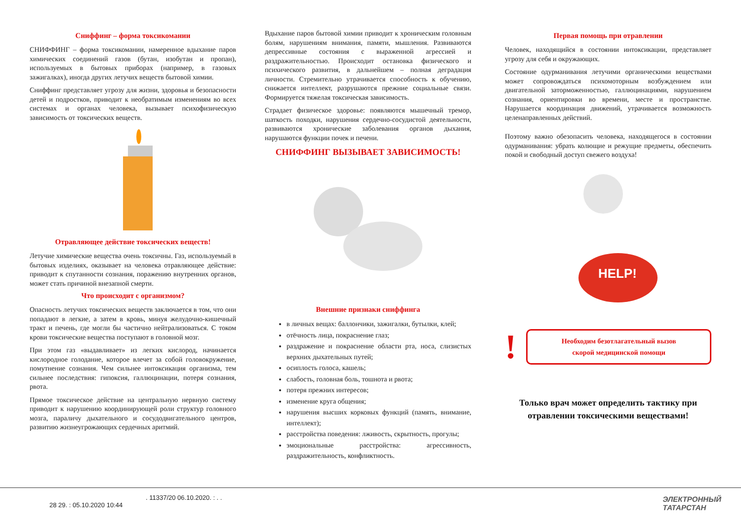Сниффинг – форма токсикомании
СНИФФИНГ – форма токсикомании, намеренное вдыхание паров химических соединений газов (бутан, изобутан и пропан), используемых в бытовых приборах (например, в газовых зажигалках), иногда других летучих веществ бытовой химии.
Сниффинг представляет угрозу для жизни, здоровья и безопасности детей и подростков, приводит к необратимым изменениям во всех системах и органах человека, вызывает психофизическую зависимость от токсических веществ.
Отравляющее действие токсических веществ!
Летучие химические вещества очень токсичны. Газ, используемый в бытовых изделиях, оказывает на человека отравляющее действие: приводит к спутанности сознания, поражению внутренних органов, может стать причиной внезапной смерти.
Что происходит с организмом?
Опасность летучих токсических веществ заключается в том, что они попадают в легкие, а затем в кровь, минуя желудочно-кишечный тракт и печень, где могли бы частично нейтрализоваться. С током крови токсические вещества поступают в головной мозг.
При этом газ «выдавливает» из легких кислород, начинается кислородное голодание, которое влечет за собой головокружение, помутнение сознания. Чем сильнее интоксикация организма, тем сильнее последствия: гипоксия, галлюцинации, потеря сознания, рвота.
Прямое токсическое действие на центральную нервную систему приводит к нарушению координирующей роли структур головного мозга, параличу дыхательного и сосудодвигательного центров, развитию жизнеугрожающих сердечных аритмий.
Вдыхание паров бытовой химии приводит к хроническим головным болям, нарушениям внимания, памяти, мышления. Развиваются депрессивные состояния с выраженной агрессией и раздражительностью. Происходит остановка физического и психического развития, в дальнейшем – полная деградация личности. Стремительно утрачивается способность к обучению, снижается интеллект, разрушаются прежние социальные связи. Формируется тяжелая токсическая зависимость.
Страдает физическое здоровье: появляются мышечный тремор, шаткость походки, нарушения сердечно-сосудистой деятельности, развиваются хронические заболевания органов дыхания, нарушаются функции почек и печени.
СНИФФИНГ ВЫЗЫВАЕТ ЗАВИСИМОСТЬ!
Внешние признаки сниффинга
в личных вещах: баллончики, зажигалки, бутылки, клей;
отёчность лица, покраснение глаз;
раздражение и покраснение области рта, носа, слизистых верхних дыхательных путей;
осиплость голоса, кашель;
слабость, головная боль, тошнота и рвота;
потеря прежних интересов;
изменение круга общения;
нарушения высших корковых функций (память, внимание, интеллект);
расстройства поведения: лживость, скрытность, прогулы;
эмоциональные расстройства: агрессивность, раздражительность, конфликтность.
Первая помощь при отравлении
Человек, находящийся в состоянии интоксикации, представляет угрозу для себя и окружающих.
Состояние одурманивания летучими органическими веществами может сопровождаться психомоторным возбуждением или двигательной заторможенностью, галлюцинациями, нарушением сознания, ориентировки во времени, месте и пространстве. Нарушается координация движений, утрачивается возможность целенаправленных действий.
Поэтому важно обезопасить человека, находящегося в состоянии одурманивания: убрать колющие и режущие предметы, обеспечить покой и свободный доступ свежего воздуха!
HELP!
!
Необходим безотлагательный вызов
скорой медицинской помощи
Только врач может определить тактику при отравлении токсическими веществами!
. 11337/20 06.10.2020. : . .
28 29. : 05.10.2020 10:44
ЭЛЕКТРОННЫЙ
ТАТАРСТАН